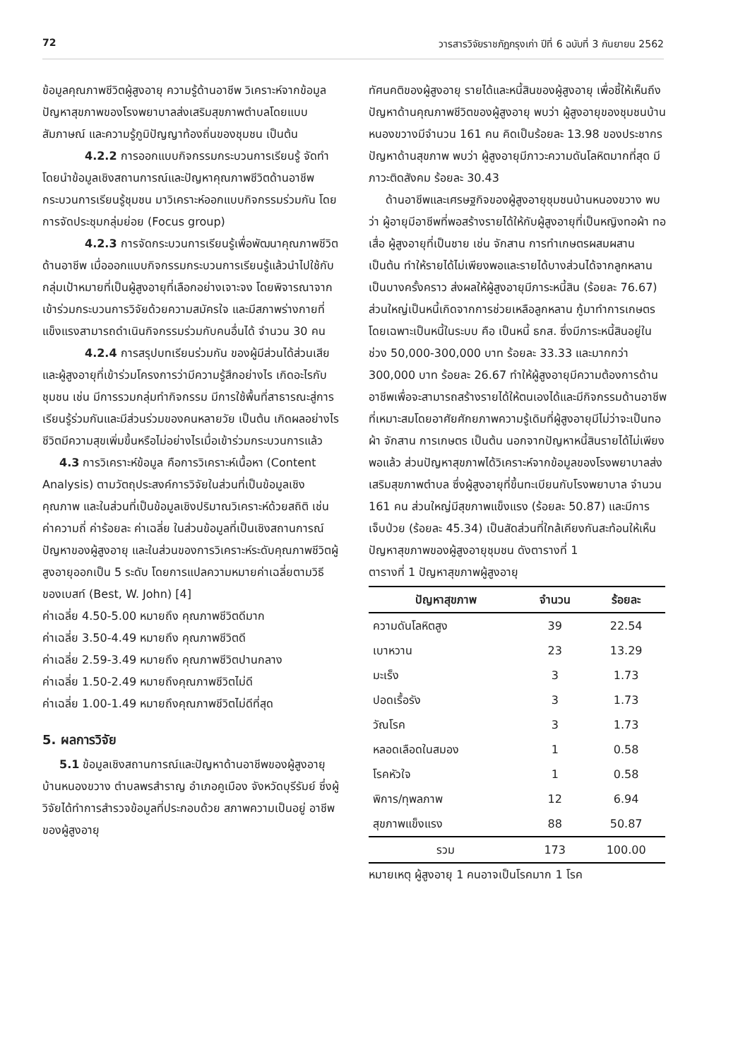72 วารสารวิจัยราชภัฏกรุงเก่า ปีที่ 6 ฉบับที่ 3 กันยายน 2562
ข้อมูลคุณภาพชีวิตผู้สูงอายุ ความรู้ด้านอาชีพ วิเคราะห์จากข้อมูลปัญหาสุขภาพของโรงพยาบาลส่งเสริมสุขภาพตำบลโดยแบบสัมภาษณ์ และความรู้ภูมิปัญญาท้องถิ่นของชุมชน เป็นต้น
4.2.2 การออกแบบกิจกรรมกระบวนการเรียนรู้ จัดทำโดยนำข้อมูลเชิงสถานการณ์และปัญหาคุณภาพชีวิตด้านอาชีพ กระบวนการเรียนรู้ชุมชน มาวิเคราะห์ออกแบบกิจกรรมร่วมกัน โดยการจัดประชุมกลุ่มย่อย (Focus group)
4.2.3 การจัดกระบวนการเรียนรู้เพื่อพัฒนาคุณภาพชีวิตด้านอาชีพ เมื่อออกแบบกิจกรรมกระบวนการเรียนรู้แล้วนำไปใช้กับกลุ่มเป้าหมายที่เป็นผู้สูงอายุที่เลือกอย่างเจาะจง โดยพิจารณาจากเข้าร่วมกระบวนการวิจัยด้วยความสมัครใจ และมีสภาพร่างกายที่แข็งแรงสามารถดำเนินกิจกรรมร่วมกับคนอื่นได้ จำนวน 30 คน
4.2.4 การสรุปบทเรียนร่วมกัน ของผู้มีส่วนได้ส่วนเสียและผู้สูงอายุที่เข้าร่วมโครงการว่ามีความรู้สึกอย่างไร เกิดอะไรกับชุมชน เช่น มีการรวมกลุ่มทำกิจกรรม มีการใช้พื้นที่สาธารณะสู่การเรียนรู้ร่วมกันและมีส่วนร่วมของคนหลายวัย เป็นต้น เกิดผลอย่างไร ชีวิตมีความสุขเพิ่มขึ้นหรือไม่อย่างไรเมื่อเข้าร่วมกระบวนการแล้ว
4.3 การวิเคราะห์ข้อมูล คือการวิเคราะห์เนื้อหา (Content Analysis) ตามวัตถุประสงค์การวิจัยในส่วนที่เป็นข้อมูลเชิงคุณภาพ และในส่วนที่เป็นข้อมูลเชิงปริมาณวิเคราะห์ด้วยสถิติ เช่น ค่าความถี่ ค่าร้อยละ ค่าเฉลี่ย ในส่วนข้อมูลที่เป็นเชิงสถานการณ์ปัญหาของผู้สูงอายุ และในส่วนของการวิเคราะห์ระดับคุณภาพชีวิตผู้สูงอายุออกเป็น 5 ระดับ โดยการแปลความหมายค่าเฉลี่ยตามวิธีของเบสท์ (Best, W. John) [4]
ค่าเฉลี่ย 4.50-5.00 หมายถึง คุณภาพชีวิตดีมาก
ค่าเฉลี่ย 3.50-4.49 หมายถึง คุณภาพชีวิตดี
ค่าเฉลี่ย 2.59-3.49 หมายถึง คุณภาพชีวิตปานกลาง
ค่าเฉลี่ย 1.50-2.49 หมายถึงคุณภาพชีวิตไม่ดี
ค่าเฉลี่ย 1.00-1.49 หมายถึงคุณภาพชีวิตไม่ดีที่สุด
5. ผลการวิจัย
5.1 ข้อมูลเชิงสถานการณ์และปัญหาด้านอาชีพของผู้สูงอายุบ้านหนองขวาง ตำบลพรสำราญ อำเภอคูเมือง จังหวัดบุรีรัมย์ ซึ่งผู้วิจัยได้ทำการสำรวจข้อมูลที่ประกอบด้วย สภาพความเป็นอยู่ อาชีพของผู้สูงอายุ
ทัศนคติของผู้สูงอายุ รายได้และหนี้สินของผู้สูงอายุ เพื่อชี้ให้เห็นถึงปัญหาด้านคุณภาพชีวิตของผู้สูงอายุ พบว่า ผู้สูงอายุของชุมชนบ้านหนองขวางมีจำนวน 161 คน คิดเป็นร้อยละ 13.98 ของประชากร ปัญหาด้านสุขภาพ พบว่า ผู้สูงอายุมีภาวะความดันโลหิตมากที่สุด มีภาวะติดสังคม ร้อยละ 30.43
ด้านอาชีพและเศรษฐกิจของผู้สูงอายุชุมชนบ้านหนองขวาง พบว่า ผู้อายุมีอาชีพที่พอสร้างรายได้ให้กับผู้สูงอายุที่เป็นหญิงทอผ้า ทอเสื่อ ผู้สูงอายุที่เป็นชาย เช่น จักสาน การทำเกษตรผสมผสาน เป็นต้น ทำให้รายได้ไม่เพียงพอและรายได้บางส่วนได้จากลูกหลานเป็นบางครั้งคราว ส่งผลให้ผู้สูงอายุมีภาระหนี้สิน (ร้อยละ 76.67) ส่วนใหญ่เป็นหนี้เกิดจากการช่วยเหลือลูกหลาน กู้มาทำการเกษตรโดยเฉพาะเป็นหนี้ในระบบ คือ เป็นหนี้ ธกส. ซึ่งมีภาระหนี้สินอยู่ในช่วง 50,000-300,000 บาท ร้อยละ 33.33 และมากกว่า 300,000 บาท ร้อยละ 26.67 ทำให้ผู้สูงอายุมีความต้องการด้านอาชีพเพื่อจะสามารถสร้างรายได้ให้ตนเองได้และมีกิจกรรมด้านอาชีพที่เหมาะสมโดยอาศัยศักยภาพความรู้เดิมที่ผู้สูงอายุมีไม่ว่าจะเป็นทอผ้า จักสาน การเกษตร เป็นต้น นอกจากปัญหาหนี้สินรายได้ไม่เพียงพอแล้ว ส่วนปัญหาสุขภาพได้วิเคราะห์จากข้อมูลของโรงพยาบาลส่งเสริมสุขภาพตำบล ซึ่งผู้สูงอายุที่ขึ้นทะเบียนกับโรงพยาบาล จำนวน 161 คน ส่วนใหญ่มีสุขภาพแข็งแรง (ร้อยละ 50.87) และมีการเจ็บป่วย (ร้อยละ 45.34) เป็นสัดส่วนที่ใกล้เคียงกันสะท้อนให้เห็นปัญหาสุขภาพของผู้สูงอายุชุมชน ดังตารางที่ 1
ตารางที่ 1 ปัญหาสุขภาพผู้สูงอายุ
| ปัญหาสุขภาพ | จำนวน | ร้อยละ |
| --- | --- | --- |
| ความดันโลหิตสูง | 39 | 22.54 |
| เบาหวาน | 23 | 13.29 |
| มะเร็ง | 3 | 1.73 |
| ปอดเรื้อรัง | 3 | 1.73 |
| วัณโรค | 3 | 1.73 |
| หลอดเลือดในสมอง | 1 | 0.58 |
| โรคหัวใจ | 1 | 0.58 |
| พิการ/ทุพลภาพ | 12 | 6.94 |
| สุขภาพแข็งแรง | 88 | 50.87 |
| รวม | 173 | 100.00 |
หมายเหตุ ผู้สูงอายุ 1 คนอาจเป็นโรคมาก 1 โรค